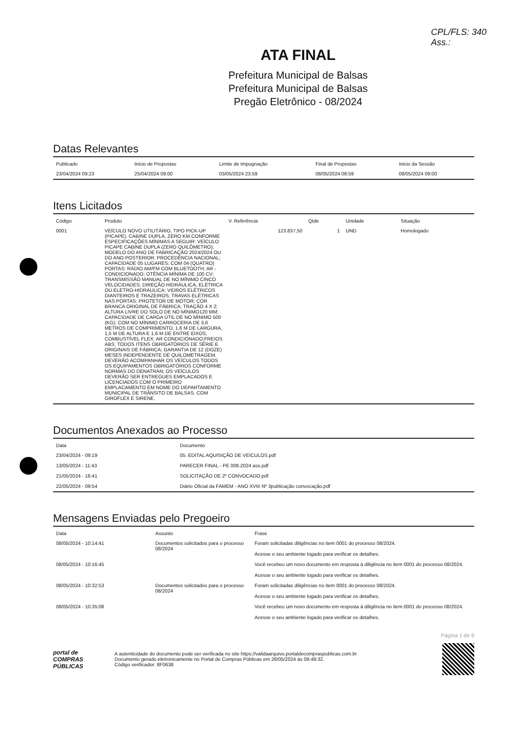CPL/FLS: 340
Ass.:
ATA FINAL
Prefeitura Municipal de Balsas
Prefeitura Municipal de Balsas
Pregão Eletrônico - 08/2024
Datas Relevantes
| Publicado | Inicio de Propostas | Limite de Impugnação | Final de Propostas | Inicio da Sessão |
| --- | --- | --- | --- | --- |
| 23/04/2024 09:23 | 25/04/2024 09:00 | 03/05/2024 23:59 | 08/05/2024 08:59 | 08/05/2024 09:00 |
Itens Licitados
| Código | Produto | V. Referência | Qtde | Unidade | Situação |
| --- | --- | --- | --- | --- | --- |
| 0001 | VEÍCULO NOVO UTILITÁRIO, TIPO PICK-UP (PICAPE), CABINE DUPLA, ZERO KM.CONFORME ESPECIFICAÇÕES MÍNIMAS A SEGUIR: VEÍCULO PICAPE CABINE DUPLA (ZERO QUILÔMETRO); MODELO DO ANO DE FABRICAÇÃO 2024/2024 OU DO ANO POSTERIOR; PROCEDÊNCIA NACIONAL; CAPACIDADE 05 LUGARES; COM 04 (QUATRO) PORTAS: RÁDIO AM/FM COM BLUETOOTH; AR - CONDICIONADO; OTÊNCIA MÍNIMA DE 100 CV; TRANSMISSÃO MANUAL DE NO MÍNIMO CINCO VELOCIDADES; DIREÇÃO HIDRÁULICA, ELÉTRICA OU ELETRO-HIDRÁULICA; VIDROS ELÉTRICOS DIANTEIROS E TRAZEIROS, TRAVAS ELÉTRICAS NAS PORTAS; PROTETOR DE MOTOR; COR BRANCA ORIGINAL DE FÁBRICA; TRAÇÃO 4 X 2; ALTURA LIVRE DO SOLO DE NO MÍNIMO120 MM; CAPACIDADE DE CARGA ÚTIL DE NO MÍNIMO 500 (KG); COM NO MÍNIMO CARROCERIA DE 3,6 METROS DE COMPRIMENTO, 1,6 M DE LARGURA, 1,5 M DE ALTURA E 1,6 M DE ENTRE EIXOS, COMBUSTÍVEL FLEX; AR CONDICIONADO;FREIOS ABS; TODOS ITENS OBRIGATÓRIOS DE SÉRIE E ORIGINAIS DE FÁBRICA; GARANTIA DE 12 (DOZE) MESES INDEPENDENTE DE QUILOMETRAGEM. DEVERÃO ACOMPANHAR OS VEÍCULOS TODOS OS EQUIPAMENTOS OBRIGATÓRIOS CONFORME NORMAS DO DENATRAN; OS VEÍCULOS DEVERÃO SER ENTREGUES EMPLACADOS E LICENCIADOS COM O PRIMEIRO EMPLACAMENTO EM NOME DO DEPARTAMENTO MUNICIPAL DE TRÂNSITO DE BALSAS. COM GIROFLEX E SIRENE. | 123.837,50 | 1 | UND | Homologado |
Documentos Anexados ao Processo
| Data | Documento |
| --- | --- |
| 23/04/2024 - 09:19 | 05. EDITAL AQUISIÇÃO DE VEICULOS.pdf |
| 13/05/2024 - 11:43 | PARECER FINAL - PE 008.2024 ass.pdf |
| 21/05/2024 - 16:41 | SOLICITAÇÃO DE 2º CONVOCADO.pdf |
| 22/05/2024 - 09:54 | Diário Oficial da FAMEM - ANO XVIII Nº 3publicação convocação.pdf |
Mensagens Enviadas pelo Pregoeiro
| Data | Assunto | Frase |
| --- | --- | --- |
| 08/05/2024 - 10:14:41 | Documentos solicitados para o processo 08/2024 | Foram solicitadas diligências no item 0001 do processo 08/2024. Acesse o seu ambiente logado para verificar os detalhes. |
| 08/05/2024 - 10:16:45 | | Você recebeu um novo documento em resposta à diligência no item 0001 do processo 08/2024. Acesse o seu ambiente logado para verificar os detalhes. |
| 08/05/2024 - 10:32:53 | Documentos solicitados para o processo 08/2024 | Foram solicitadas diligências no item 0001 do processo 08/2024. Acesse o seu ambiente logado para verificar os detalhes. |
| 08/05/2024 - 10:35:08 | | Você recebeu um novo documento em resposta à diligência no item 0001 do processo 08/2024. Acesse o seu ambiente logado para verificar os detalhes. |
Página 1 de 9
portal de
COMPRAS
PÚBLICAS
A autenticidade do documento pode ser verificada no site https://validaarquivo.portaldecompraspublicas.com.br
Documento gerado eletronicamente no Portal de Compras Públicas em 28/05/2024 às 09:49:32.
Código verificador: 8F0638